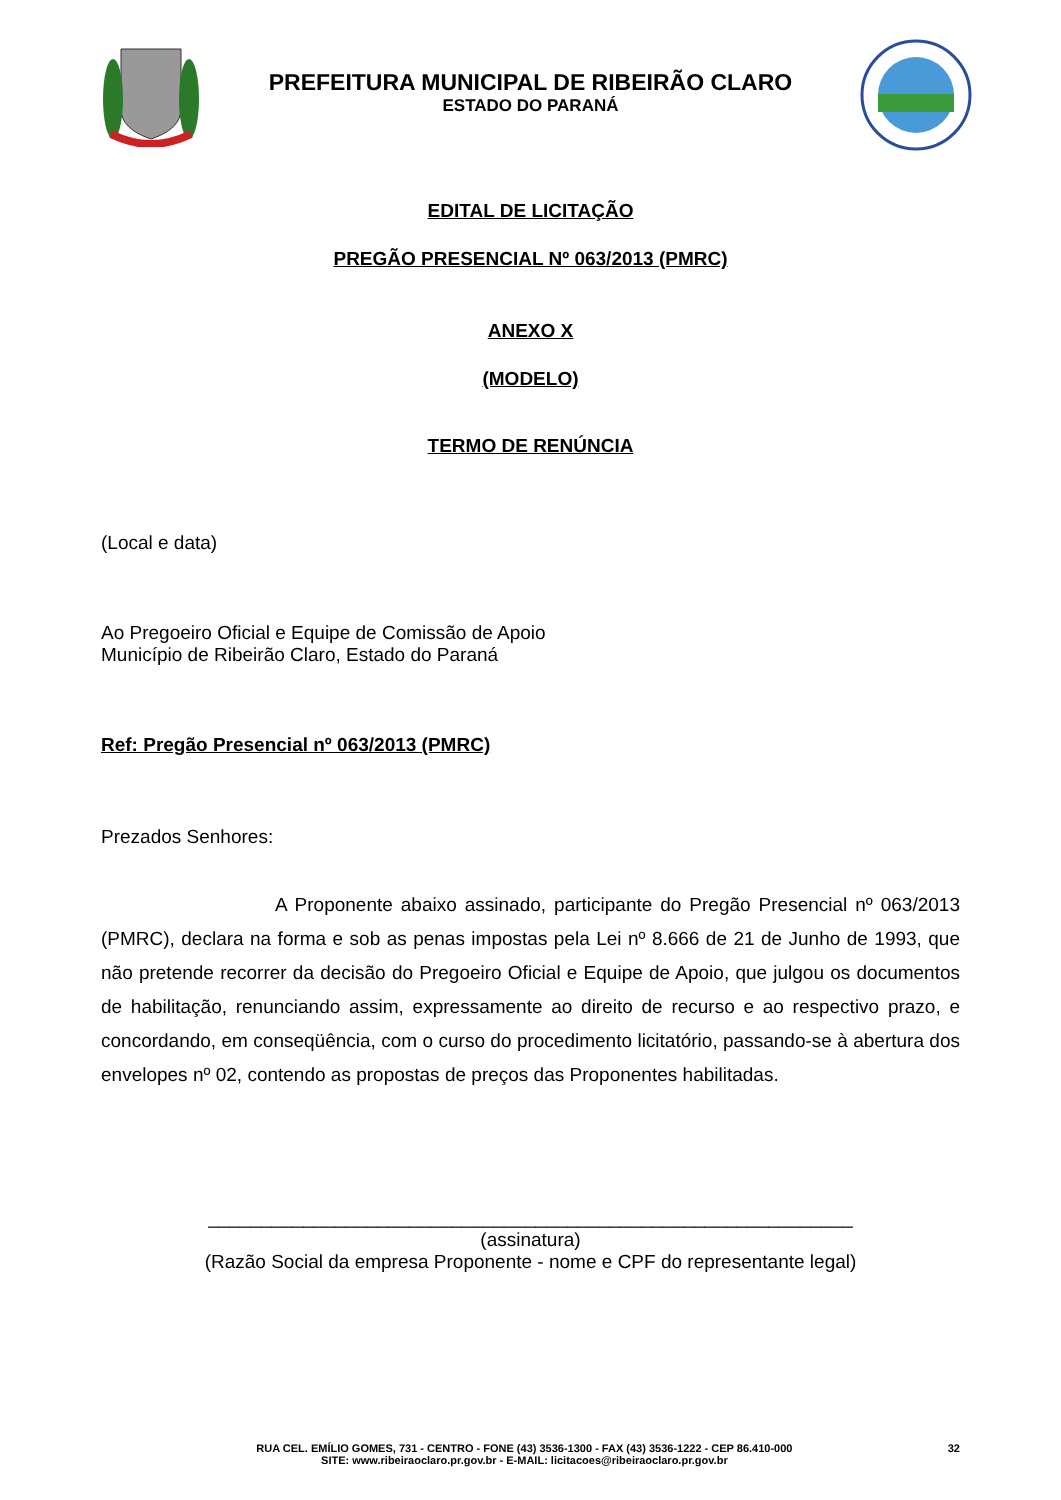PREFEITURA MUNICIPAL DE RIBEIRÃO CLARO
ESTADO DO PARANÁ
EDITAL DE LICITAÇÃO
PREGÃO PRESENCIAL Nº 063/2013 (PMRC)
ANEXO X
(MODELO)
TERMO DE RENÚNCIA
(Local e data)
Ao Pregoeiro Oficial e Equipe de Comissão de Apoio
Município de Ribeirão Claro, Estado do Paraná
Ref: Pregão Presencial nº 063/2013 (PMRC)
Prezados Senhores:
A Proponente abaixo assinado, participante do Pregão Presencial nº 063/2013 (PMRC), declara na forma e sob as penas impostas pela Lei nº 8.666 de 21 de Junho de 1993, que não pretende recorrer da decisão do Pregoeiro Oficial e Equipe de Apoio, que julgou os documentos de habilitação, renunciando assim, expressamente ao direito de recurso e ao respectivo prazo, e concordando, em conseqüência, com o curso do procedimento licitatório, passando-se à abertura dos envelopes nº 02, contendo as propostas de preços das Proponentes habilitadas.
_____________________________________________________________
(assinatura)
(Razão Social da empresa Proponente - nome e CPF do representante legal)
RUA CEL. EMÍLIO GOMES, 731 - CENTRO - FONE (43) 3536-1300 - FAX (43) 3536-1222 - CEP 86.410-000
SITE: www.ribeiraoclaro.pr.gov.br - E-MAIL: licitacoes@ribeiraoclaro.pr.gov.br
32